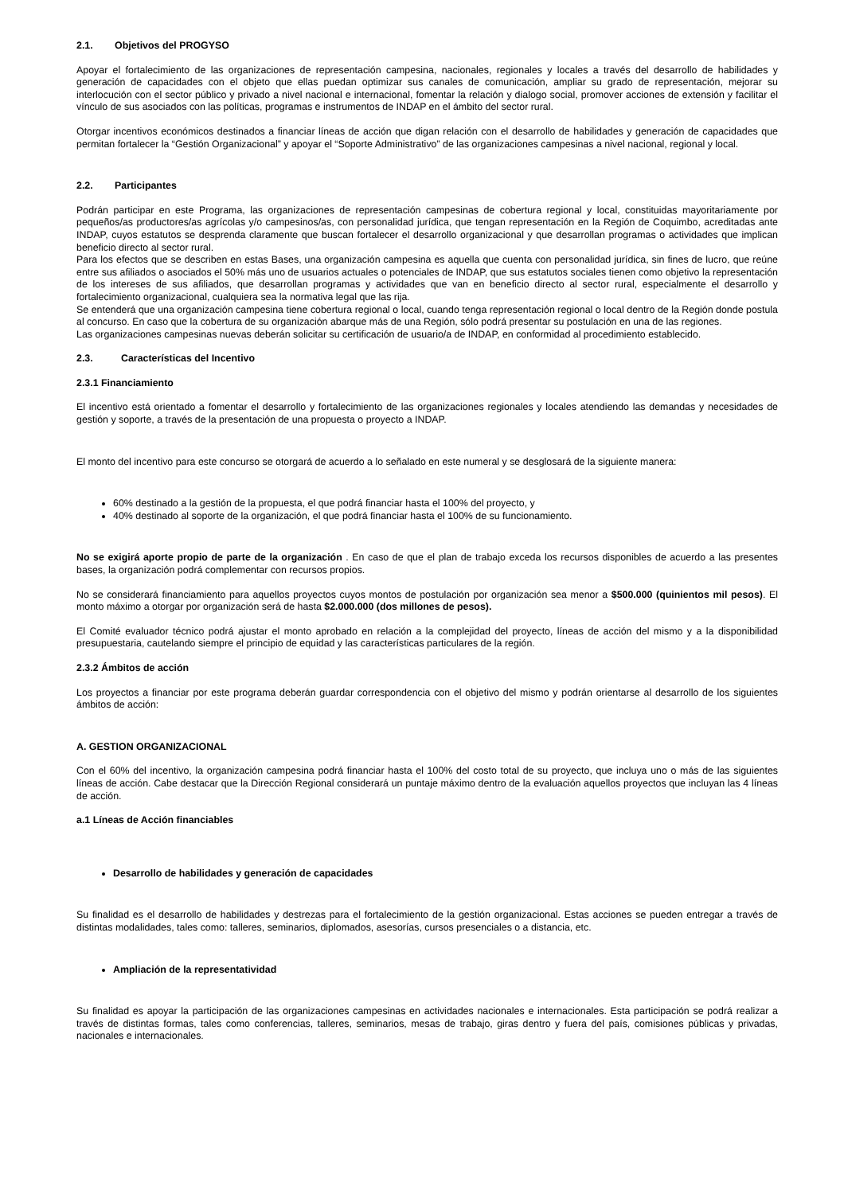2.1. Objetivos del PROGYSO
Apoyar el fortalecimiento de las organizaciones de representación campesina, nacionales, regionales y locales a través del desarrollo de habilidades y generación de capacidades con el objeto que ellas puedan optimizar sus canales de comunicación, ampliar su grado de representación, mejorar su interlocución con el sector público y privado a nivel nacional e internacional, fomentar la relación y dialogo social, promover acciones de extensión y facilitar el vínculo de sus asociados con las políticas, programas e instrumentos de INDAP en el ámbito del sector rural.
Otorgar incentivos económicos destinados a financiar líneas de acción que digan relación con el desarrollo de habilidades y generación de capacidades que permitan fortalecer la “Gestión Organizacional” y apoyar el “Soporte Administrativo” de las organizaciones campesinas a nivel nacional, regional y local.
2.2. Participantes
Podrán participar en este Programa, las organizaciones de representación campesinas de cobertura regional y local, constituidas mayoritariamente por pequeños/as productores/as agrícolas y/o campesinos/as, con personalidad jurídica, que tengan representación en la Región de Coquimbo, acreditadas ante INDAP, cuyos estatutos se desprenda claramente que buscan fortalecer el desarrollo organizacional y que desarrollan programas o actividades que implican beneficio directo al sector rural.
Para los efectos que se describen en estas Bases, una organización campesina es aquella que cuenta con personalidad jurídica, sin fines de lucro, que reúne entre sus afiliados o asociados el 50% más uno de usuarios actuales o potenciales de INDAP, que sus estatutos sociales tienen como objetivo la representación de los intereses de sus afiliados, que desarrollan programas y actividades que van en beneficio directo al sector rural, especialmente el desarrollo y fortalecimiento organizacional, cualquiera sea la normativa legal que las rija.
Se entenderá que una organización campesina tiene cobertura regional o local, cuando tenga representación regional o local dentro de la Región donde postula al concurso. En caso que la cobertura de su organización abarque más de una Región, sólo podrá presentar su postulación en una de las regiones.
Las organizaciones campesinas nuevas deberán solicitar su certificación de usuario/a de INDAP, en conformidad al procedimiento establecido.
2.3. Características del Incentivo
2.3.1 Financiamiento
El incentivo está orientado a fomentar el desarrollo y fortalecimiento de las organizaciones regionales y locales atendiendo las demandas y necesidades de gestión y soporte, a través de la presentación de una propuesta o proyecto a INDAP.
El monto del incentivo para este concurso se otorgará de acuerdo a lo señalado en este numeral y se desglosará de la siguiente manera:
60% destinado a la gestión de la propuesta, el que podrá financiar hasta el 100% del proyecto, y
40% destinado al soporte de la organización, el que podrá financiar hasta el 100% de su funcionamiento.
No se exigirá aporte propio de parte de la organización . En caso de que el plan de trabajo exceda los recursos disponibles de acuerdo a las presentes bases, la organización podrá complementar con recursos propios.
No se considerará financiamiento para aquellos proyectos cuyos montos de postulación por organización sea menor a $500.000 (quinientos mil pesos). El monto máximo a otorgar por organización será de hasta $2.000.000 (dos millones de pesos).
El Comité evaluador técnico podrá ajustar el monto aprobado en relación a la complejidad del proyecto, líneas de acción del mismo y a la disponibilidad presupuestaria, cautelando siempre el principio de equidad y las características particulares de la región.
2.3.2 Ámbitos de acción
Los proyectos a financiar por este programa deberán guardar correspondencia con el objetivo del mismo y podrán orientarse al desarrollo de los siguientes ámbitos de acción:
A. GESTION ORGANIZACIONAL
Con el 60% del incentivo, la organización campesina podrá financiar hasta el 100% del costo total de su proyecto, que incluya uno o más de las siguientes líneas de acción. Cabe destacar que la Dirección Regional considerará un puntaje máximo dentro de la evaluación aquellos proyectos que incluyan las 4 líneas de acción.
a.1 Líneas de Acción financiables
Desarrollo de habilidades y generación de capacidades
Su finalidad es el desarrollo de habilidades y destrezas para el fortalecimiento de la gestión organizacional. Estas acciones se pueden entregar a través de distintas modalidades, tales como: talleres, seminarios, diplomados, asesorías, cursos presenciales o a distancia, etc.
Ampliación de la representatividad
Su finalidad es apoyar la participación de las organizaciones campesinas en actividades nacionales e internacionales. Esta participación se podrá realizar a través de distintas formas, tales como conferencias, talleres, seminarios, mesas de trabajo, giras dentro y fuera del país, comisiones públicas y privadas, nacionales e internacionales.